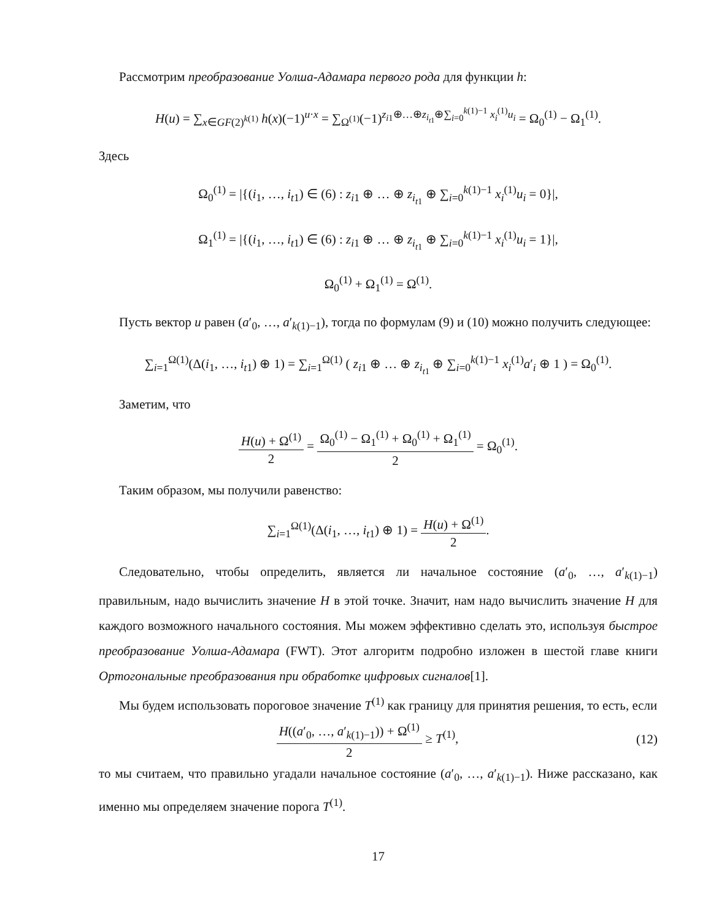Рассмотрим преобразование Уолша-Адамара первого рода для функции h:
H(u) = ∑<sub>x∈GF(2)<sup>k(1)</sup></sub> h(x)(−1)<sup>u·x</sup> = ∑<sub>Ω<sup>(1)</sup></sub>(−1)<sup>z<sub>i1</sub>⊕…⊕z<sub>i<sub>t1</sub></sub>⊕∑<sub>i=0</sub><sup>k(1)−1</sup> x<sub>i</sub><sup>(1)</sup>u<sub>i</sub></sup> = Ω<sub>0</sub><sup>(1)</sup> − Ω<sub>1</sub><sup>(1)</sup>.
Здесь
Ω<sub>0</sub><sup>(1)</sup> = |{(i<sub>1</sub>, …, i<sub>t1</sub>) ∈ (6) : z<sub>i1</sub> ⊕ … ⊕ z<sub>i<sub>t1</sub></sub> ⊕ ∑<sub>i=0</sub><sup>k(1)−1</sup> x<sub>i</sub><sup>(1)</sup>u<sub>i</sub> = 0}|,
Ω<sub>1</sub><sup>(1)</sup> = |{(i<sub>1</sub>, …, i<sub>t1</sub>) ∈ (6) : z<sub>i1</sub> ⊕ … ⊕ z<sub>i<sub>t1</sub></sub> ⊕ ∑<sub>i=0</sub><sup>k(1)−1</sup> x<sub>i</sub><sup>(1)</sup>u<sub>i</sub> = 1}|,
Ω<sub>0</sub><sup>(1)</sup> + Ω<sub>1</sub><sup>(1)</sup> = Ω<sup>(1)</sup>.
Пусть вектор u равен (a′<sub>0</sub>, …, a′<sub>k(1)−1</sub>), тогда по формулам (9) и (10) можно получить следующее:
∑<sub>i=1</sub><sup>Ω(1)</sup>(Δ(i<sub>1</sub>, …, i<sub>t1</sub>) ⊕ 1) = ∑<sub>i=1</sub><sup>Ω(1)</sup> ( z<sub>i1</sub> ⊕ … ⊕ z<sub>i<sub>t1</sub></sub> ⊕ ∑<sub>i=0</sub><sup>k(1)−1</sup> x<sub>i</sub><sup>(1)</sup>a′<sub>i</sub> ⊕ 1 ) = Ω<sub>0</sub><sup>(1)</sup>.
Заметим, что
H(u) + Ω<sup>(1)</sup> 2 = Ω<sub>0</sub><sup>(1)</sup> − Ω<sub>1</sub><sup>(1)</sup> + Ω<sub>0</sub><sup>(1)</sup> + Ω<sub>1</sub><sup>(1)</sup> 2 = Ω<sub>0</sub><sup>(1)</sup>.
Таким образом, мы получили равенство:
∑<sub>i=1</sub><sup>Ω(1)</sup>(Δ(i<sub>1</sub>, …, i<sub>t1</sub>) ⊕ 1) = H(u) + Ω<sup>(1)</sup> 2.
Следовательно, чтобы определить, является ли начальное состояние (a′<sub>0</sub>, …, a′<sub>k(1)−1</sub>) правильным, надо вычислить значение H в этой точке. Значит, нам надо вычислить значение H для каждого возможного начального состояния. Мы можем эффективно сделать это, используя быстрое преобразование Уолша-Адамара (FWT). Этот алгоритм подробно изложен в шестой главе книги Ортогональные преобразования при обработке цифровых сигналов[1].
Мы будем использовать пороговое значение T<sup>(1)</sup> как границу для принятия решения, то есть, если
H((a′<sub>0</sub>, …, a′<sub>k(1)−1</sub>)) + Ω<sup>(1)</sup> 2 ≥ T<sup>(1)</sup>, (12)
то мы считаем, что правильно угадали начальное состояние (a′<sub>0</sub>, …, a′<sub>k(1)−1</sub>). Ниже рассказано, как именно мы определяем значение порога T<sup>(1)</sup>.
17